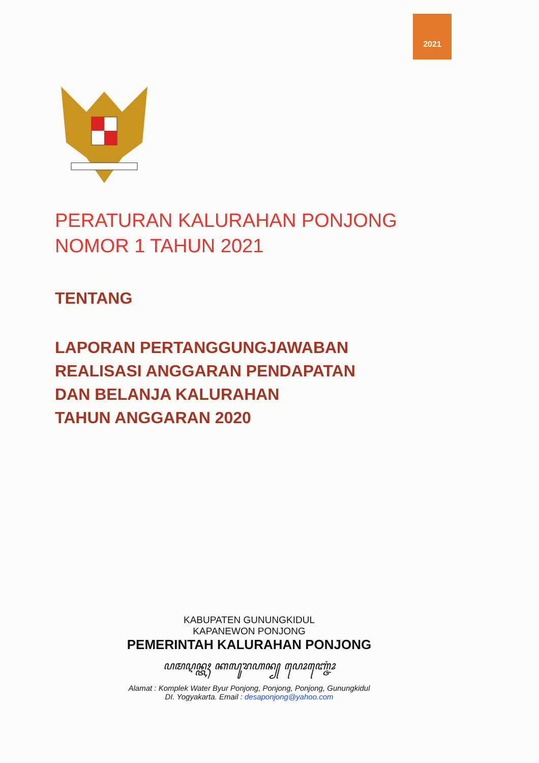2021
PERATURAN KALURAHAN PONJONG
NOMOR 1 TAHUN 2021
TENTANG
LAPORAN PERTANGGUNGJAWABAN
REALISASI ANGGARAN PENDAPATAN
DAN BELANJA KALURAHAN
TAHUN ANGGARAN 2020
KABUPATEN GUNUNGKIDUL
KAPANEWON PONJONG
PEMERINTAH KALURAHAN PONJONG
ꦥꦩꦉꦤ꧀ꦠꦃ ꦏꦭꦸꦫꦲꦤ꧀ ꦥꦺꦴꦚ꧀ꦗꦺꦴꦁ
Alamat : Komplek Water Byur Ponjong, Ponjong, Ponjong, Gunungkidul
DI. Yogyakarta. Email : desaponjong@yahoo.com